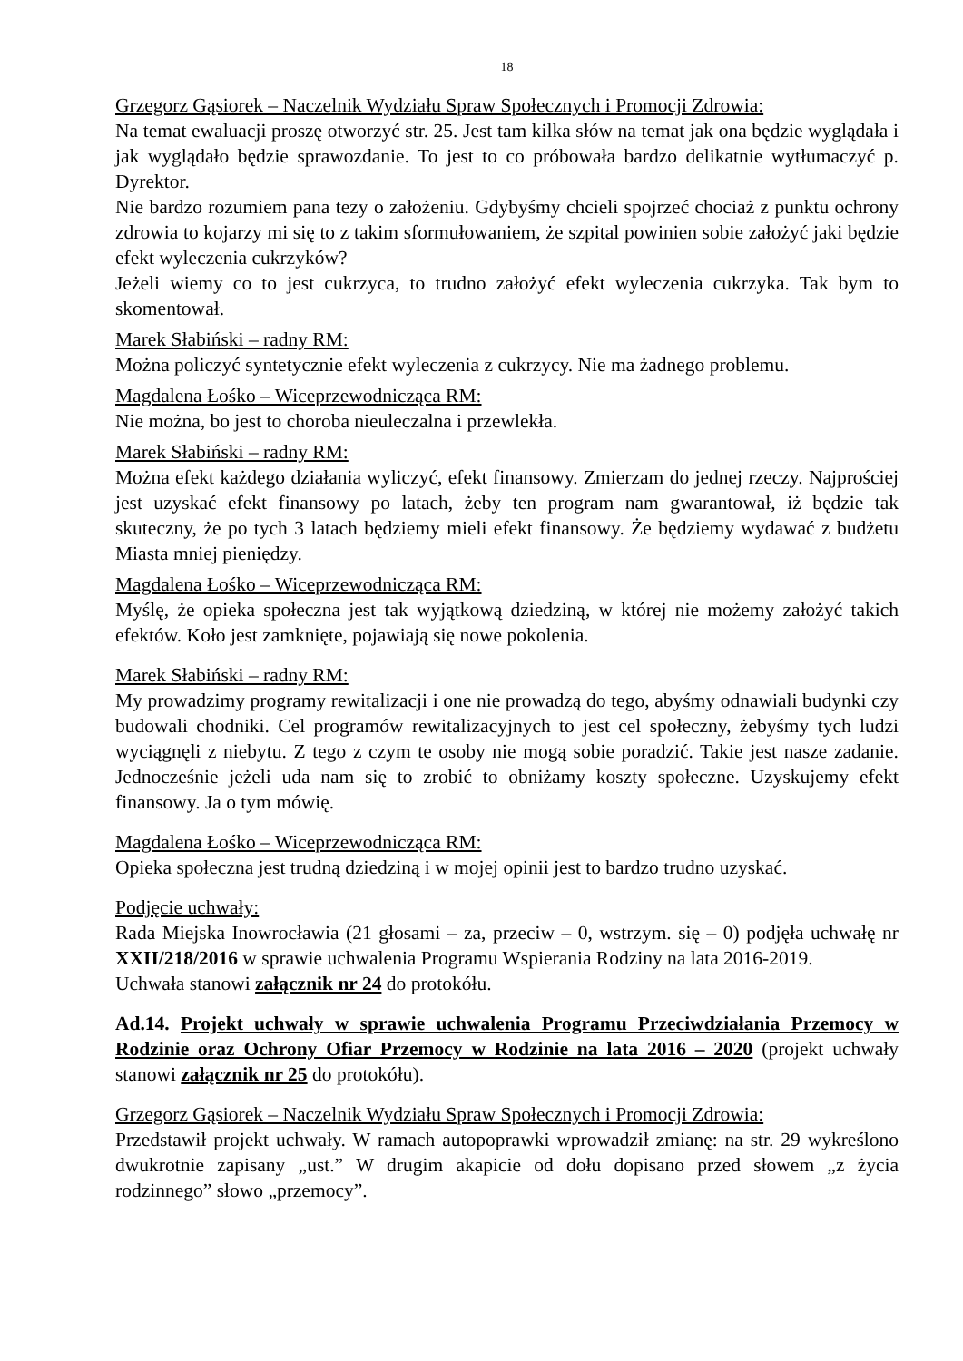18
Grzegorz Gąsiorek – Naczelnik Wydziału Spraw Społecznych i Promocji Zdrowia:
Na temat ewaluacji proszę otworzyć str. 25. Jest tam kilka słów na temat jak ona będzie wyglądała i jak wyglądało będzie sprawozdanie. To jest to co próbowała bardzo delikatnie wytłumaczyć p. Dyrektor.
Nie bardzo rozumiem pana tezy o założeniu. Gdybyśmy chcieli spojrzeć chociaż z punktu ochrony zdrowia to kojarzy mi się to z takim sformułowaniem, że szpital powinien sobie założyć jaki będzie efekt wyleczenia cukrzyków?
Jeżeli wiemy co to jest cukrzyca, to trudno założyć efekt wyleczenia cukrzyka. Tak bym to skomentował.
Marek Słabiński – radny RM:
Można policzyć syntetycznie efekt wyleczenia z cukrzycy. Nie ma żadnego problemu.
Magdalena Łośko – Wiceprzewodnicząca RM:
Nie można, bo jest to choroba nieuleczalna i przewlekła.
Marek Słabiński – radny RM:
Można efekt każdego działania wyliczyć, efekt finansowy. Zmierzam do jednej rzeczy. Najprościej jest uzyskać efekt finansowy po latach, żeby ten program nam gwarantował, iż będzie tak skuteczny, że po tych 3 latach będziemy mieli efekt finansowy. Że będziemy wydawać z budżetu Miasta mniej pieniędzy.
Magdalena Łośko – Wiceprzewodnicząca RM:
Myślę, że opieka społeczna jest tak wyjątkową dziedziną, w której nie możemy założyć takich efektów. Koło jest zamknięte, pojawiają się nowe pokolenia.
Marek Słabiński – radny RM:
My prowadzimy programy rewitalizacji i one nie prowadzą do tego, abyśmy odnawiali budynki czy budowali chodniki. Cel programów rewitalizacyjnych to jest cel społeczny, żebyśmy tych ludzi wyciągnęli z niebytu. Z tego z czym te osoby nie mogą sobie poradzić. Takie jest nasze zadanie. Jednocześnie jeżeli uda nam się to zrobić to obniżamy koszty społeczne. Uzyskujemy efekt finansowy. Ja o tym mówię.
Magdalena Łośko – Wiceprzewodnicząca RM:
Opieka społeczna jest trudną dziedziną i w mojej opinii jest to bardzo trudno uzyskać.
Podjęcie uchwały:
Rada Miejska Inowrocławia (21 głosami – za, przeciw – 0, wstrzym. się – 0) podjęła uchwałę nr XXII/218/2016 w sprawie uchwalenia Programu Wspierania Rodziny na lata 2016-2019.
Uchwała stanowi załącznik nr 24 do protokółu.
Ad.14. Projekt uchwały w sprawie uchwalenia Programu Przeciwdziałania Przemocy w Rodzinie oraz Ochrony Ofiar Przemocy w Rodzinie na lata 2016 – 2020 (projekt uchwały stanowi załącznik nr 25 do protokółu).
Grzegorz Gąsiorek – Naczelnik Wydziału Spraw Społecznych i Promocji Zdrowia:
Przedstawił projekt uchwały. W ramach autopoprawki wprowadził zmianę: na str. 29 wykreślono dwukrotnie zapisany „ust.” W drugim akapicie od dołu dopisano przed słowem „z życia rodzinnego” słowo „przemocy”.